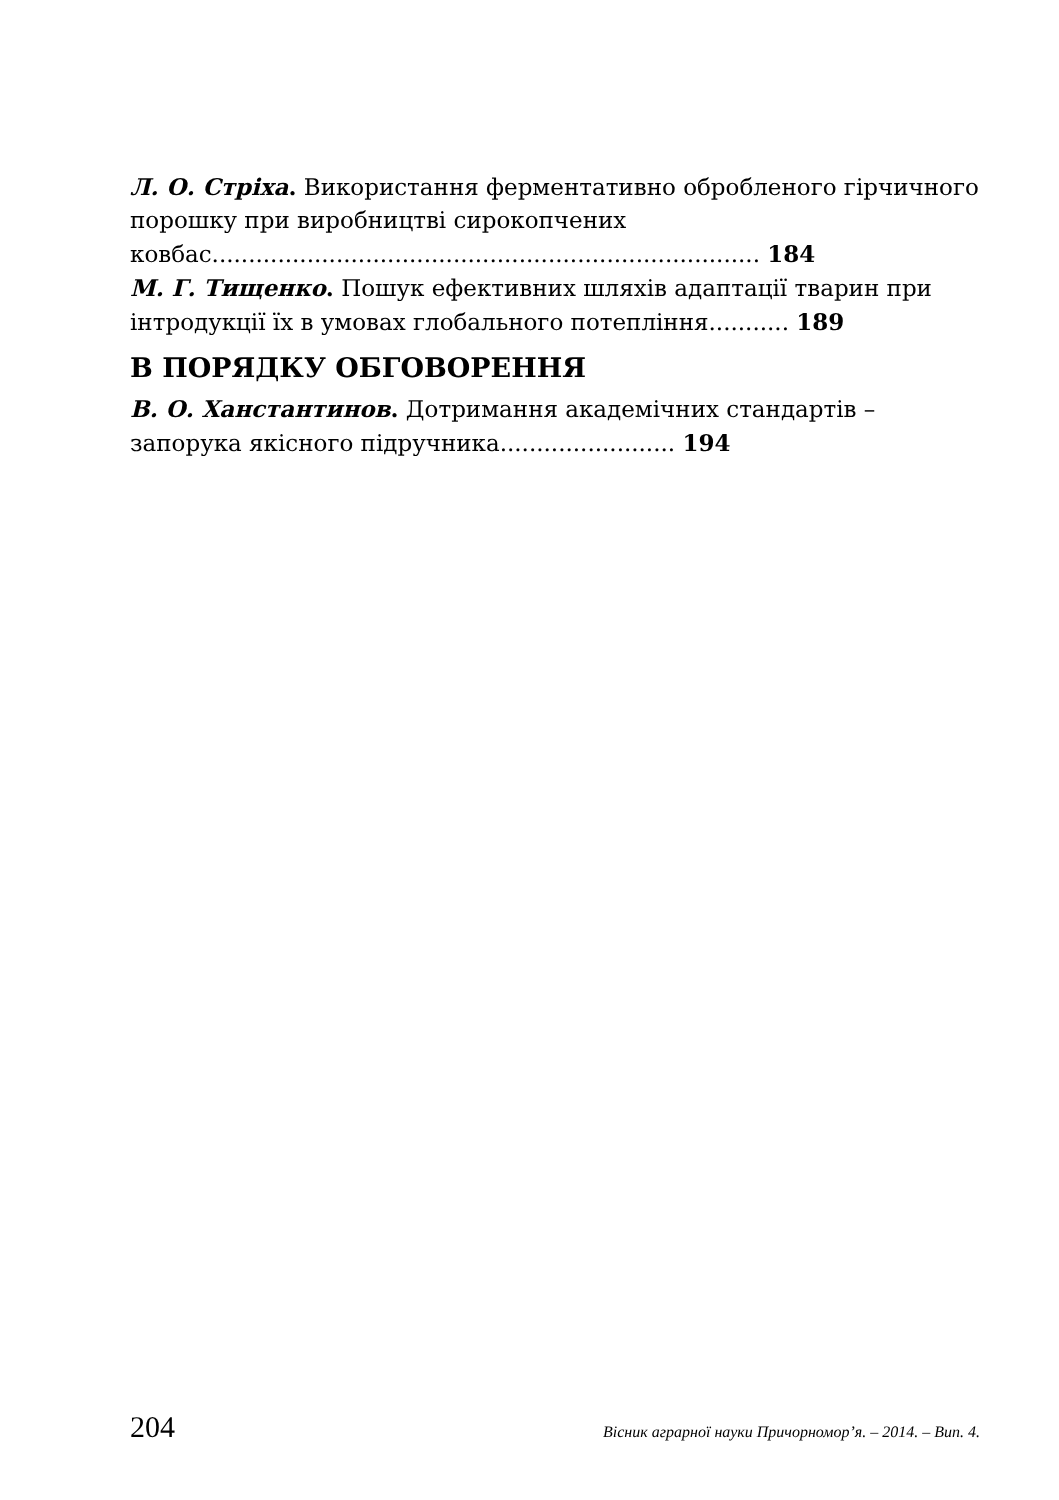Л. О. Стріха. Використання ферментативно обробленого гірчичного порошку при виробництві сирокопчених ковбас........................................................................... 184
М. Г. Тищенко. Пошук ефективних шляхів адаптації тварин при інтродукції їх в умовах глобального потепління........... 189
В ПОРЯДКУ ОБГОВОРЕННЯ
В. О. Ханстантинов. Дотримання академічних стандартів – запорука якісного підручника........................ 194
204 Вісник аграрної науки Причорномор’я. – 2014. – Вип. 4.